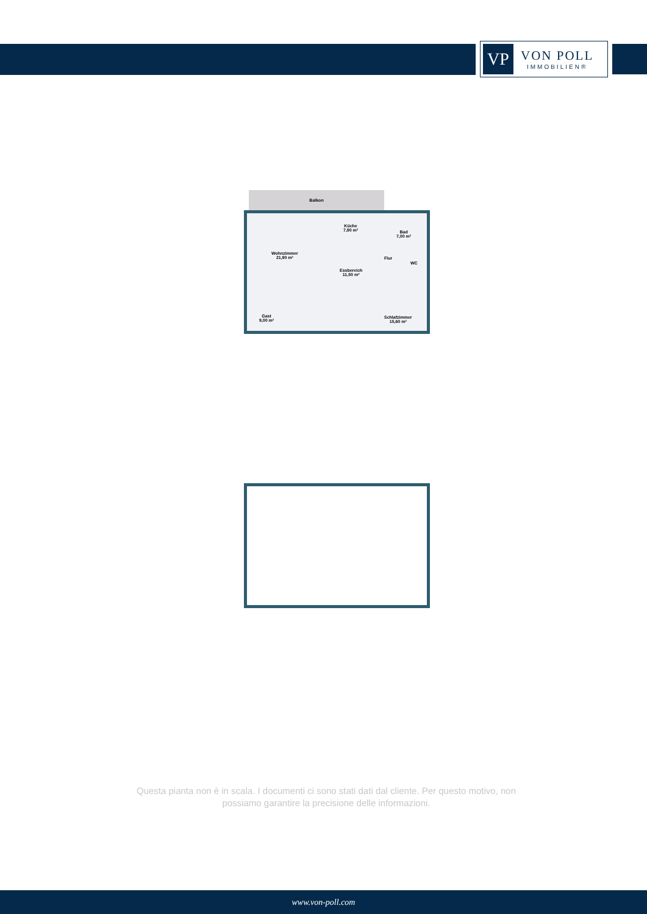VP
VON POLL
IMMOBILIEN®
Balkon
Wohnzimmer
21,90 m²
Küche
7,90 m²
Bad
7,00 m²
Flur
WC
Essbereich
11,50 m²
Gast
9,00 m²
Schlafzimmer
15,60 m²
Questa pianta non è in scala. I documenti ci sono stati dati dal cliente. Per questo motivo, non possiamo garantire la precisione delle informazioni.
www.von-poll.com